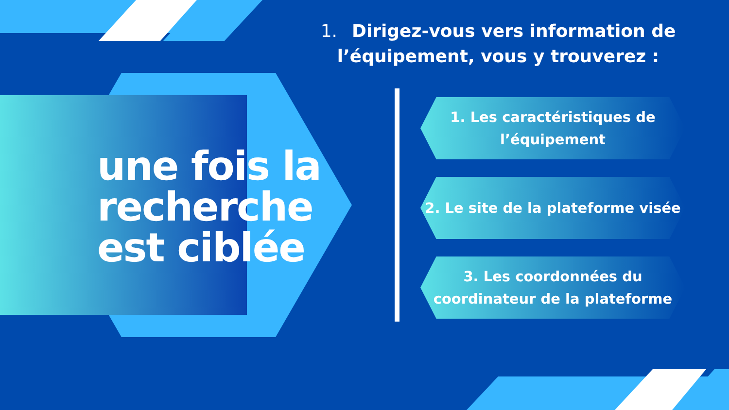1. Dirigez-vous vers information de l’équipement, vous y trouverez :
une fois la recherche est ciblée
1. Les caractéristiques de
l’équipement
2. Le site de la plateforme visée
3. Les coordonnées du
coordinateur de la plateforme